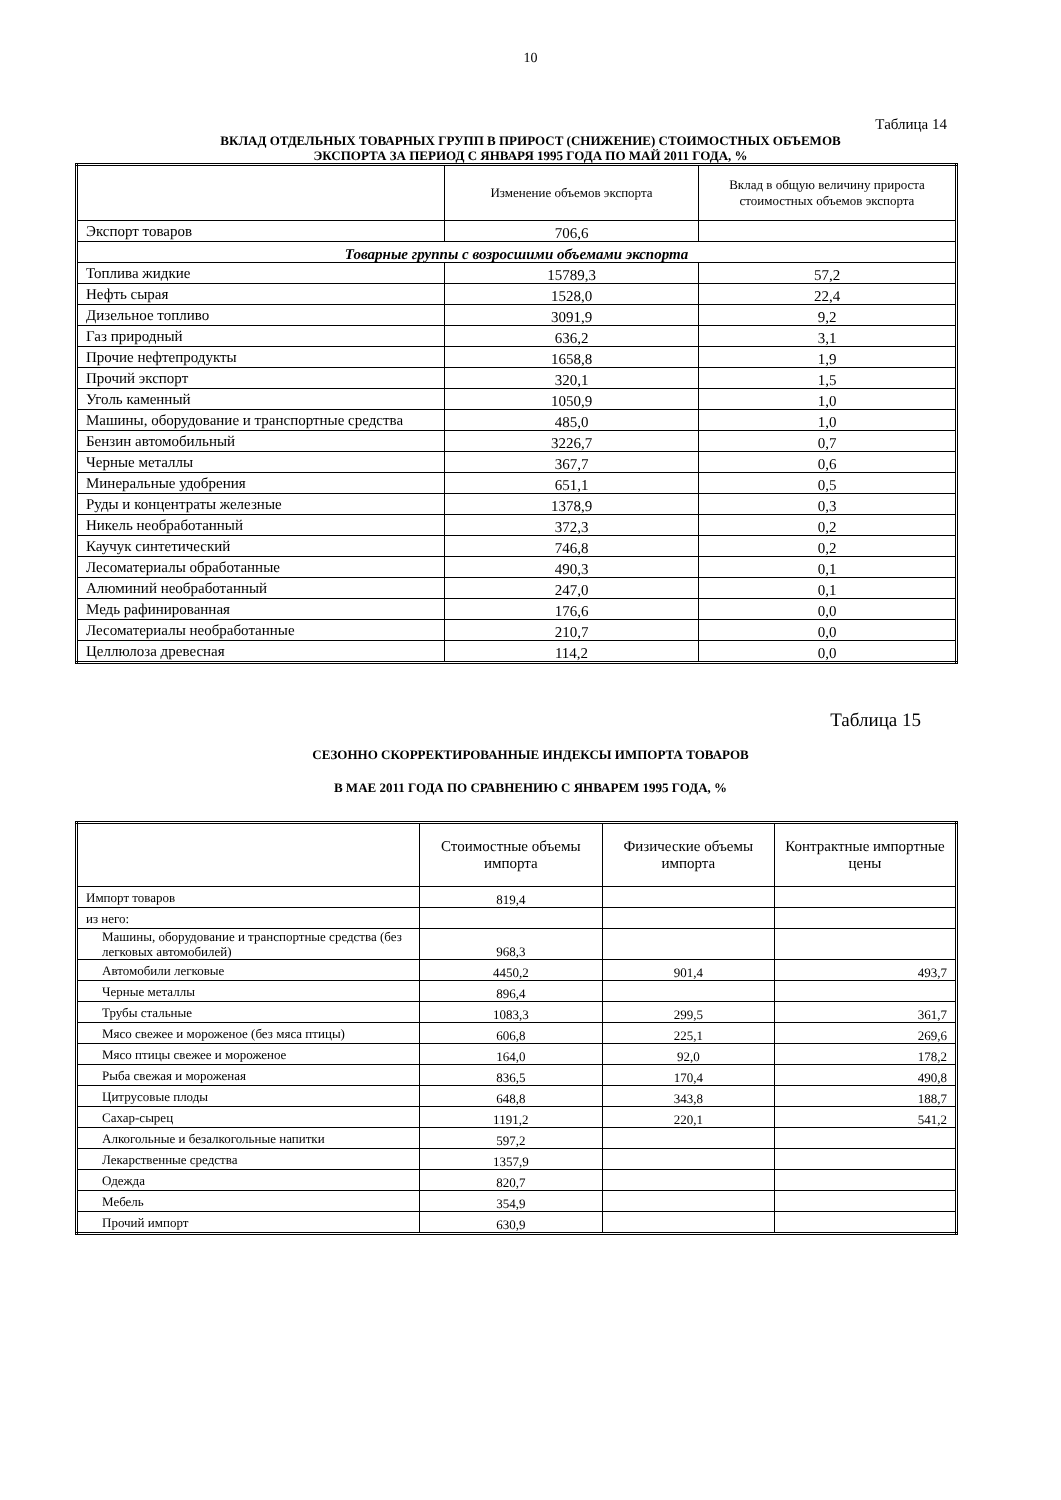10
Таблица 14
ВКЛАД ОТДЕЛЬНЫХ ТОВАРНЫХ ГРУПП В ПРИРОСТ (СНИЖЕНИЕ) СТОИМОСТНЫХ ОБЪЕМОВ
ЭКСПОРТА ЗА ПЕРИОД С ЯНВАРЯ 1995 ГОДА ПО МАЙ 2011 ГОДА, %
| | Изменение объемов экспорта | Вклад в общую величину прироста стоимостных объемов экспорта |
| --- | --- | --- |
| Экспорт товаров | 706,6 | |
| Товарные группы с возросшими объемами экспорта | | |
| Топлива жидкие | 15789,3 | 57,2 |
| Нефть сырая | 1528,0 | 22,4 |
| Дизельное топливо | 3091,9 | 9,2 |
| Газ природный | 636,2 | 3,1 |
| Прочие нефтепродукты | 1658,8 | 1,9 |
| Прочий экспорт | 320,1 | 1,5 |
| Уголь каменный | 1050,9 | 1,0 |
| Машины, оборудование и транспортные средства | 485,0 | 1,0 |
| Бензин автомобильный | 3226,7 | 0,7 |
| Черные металлы | 367,7 | 0,6 |
| Минеральные удобрения | 651,1 | 0,5 |
| Руды и концентраты железные | 1378,9 | 0,3 |
| Никель необработанный | 372,3 | 0,2 |
| Каучук синтетический | 746,8 | 0,2 |
| Лесоматериалы обработанные | 490,3 | 0,1 |
| Алюминий необработанный | 247,0 | 0,1 |
| Медь рафинированная | 176,6 | 0,0 |
| Лесоматериалы необработанные | 210,7 | 0,0 |
| Целлюлоза древесная | 114,2 | 0,0 |
Таблица 15
СЕЗОННО СКОРРЕКТИРОВАННЫЕ ИНДЕКСЫ ИМПОРТА ТОВАРОВ
В МАЕ 2011 ГОДА ПО СРАВНЕНИЮ С ЯНВАРЕМ 1995 ГОДА, %
| | Стоимостные объемы импорта | Физические объемы импорта | Контрактные импортные цены |
| --- | --- | --- | --- |
| Импорт товаров | 819,4 | | |
| из него: | | | |
| Машины, оборудование и транспортные средства (без легковых автомобилей) | 968,3 | | |
| Автомобили легковые | 4450,2 | 901,4 | 493,7 |
| Черные металлы | 896,4 | | |
| Трубы стальные | 1083,3 | 299,5 | 361,7 |
| Мясо свежее и мороженое (без мяса птицы) | 606,8 | 225,1 | 269,6 |
| Мясо птицы свежее и мороженое | 164,0 | 92,0 | 178,2 |
| Рыба свежая и мороженая | 836,5 | 170,4 | 490,8 |
| Цитрусовые плоды | 648,8 | 343,8 | 188,7 |
| Сахар-сырец | 1191,2 | 220,1 | 541,2 |
| Алкогольные и безалкогольные напитки | 597,2 | | |
| Лекарственные средства | 1357,9 | | |
| Одежда | 820,7 | | |
| Мебель | 354,9 | | |
| Прочий импорт | 630,9 | | |